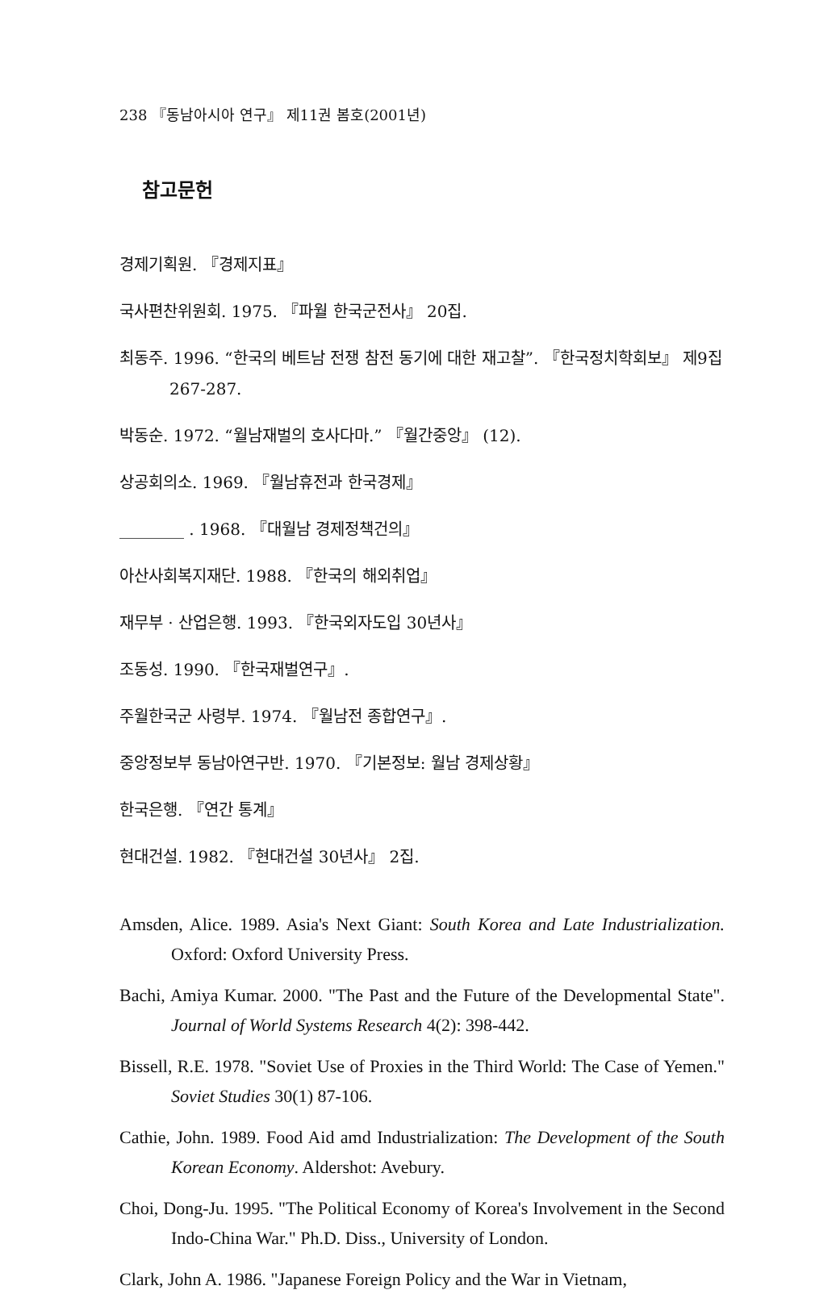238 『동남아시아 연구』 제11권 봄호(2001년)
참고문헌
경제기획원. 『경제지표』
국사편찬위원회. 1975. 『파월 한국군전사』 20집.
최동주. 1996. “한국의 베트남 전쟁 참전 동기에 대한 재고찰”. 『한국정치학회보』 제9집 267-287.
박동순. 1972. “월남재벌의 호사다마.” 『월간중앙』 (12).
상공회의소. 1969. 『월남휴전과 한국경제』
________ . 1968. 『대월남 경제정책건의』
아산사회복지재단. 1988. 『한국의 해외취업』
재무부 · 산업은행. 1993. 『한국외자도입 30년사』
조동성. 1990. 『한국재벌연구』.
주월한국군 사령부. 1974. 『월남전 종합연구』.
중앙정보부 동남아연구반. 1970. 『기본정보: 월남 경제상황』
한국은행. 『연간 통계』
현대건설. 1982. 『현대건설 30년사』 2집.
Amsden, Alice. 1989. Asia's Next Giant: South Korea and Late Industrialization. Oxford: Oxford University Press.
Bachi, Amiya Kumar. 2000. "The Past and the Future of the Developmental State". Journal of World Systems Research 4(2): 398-442.
Bissell, R.E. 1978. "Soviet Use of Proxies in the Third World: The Case of Yemen." Soviet Studies 30(1) 87-106.
Cathie, John. 1989. Food Aid amd Industrialization: The Development of the South Korean Economy. Aldershot: Avebury.
Choi, Dong-Ju. 1995. "The Political Economy of Korea's Involvement in the Second Indo-China War." Ph.D. Diss., University of London.
Clark, John A. 1986. "Japanese Foreign Policy and the War in Vietnam,